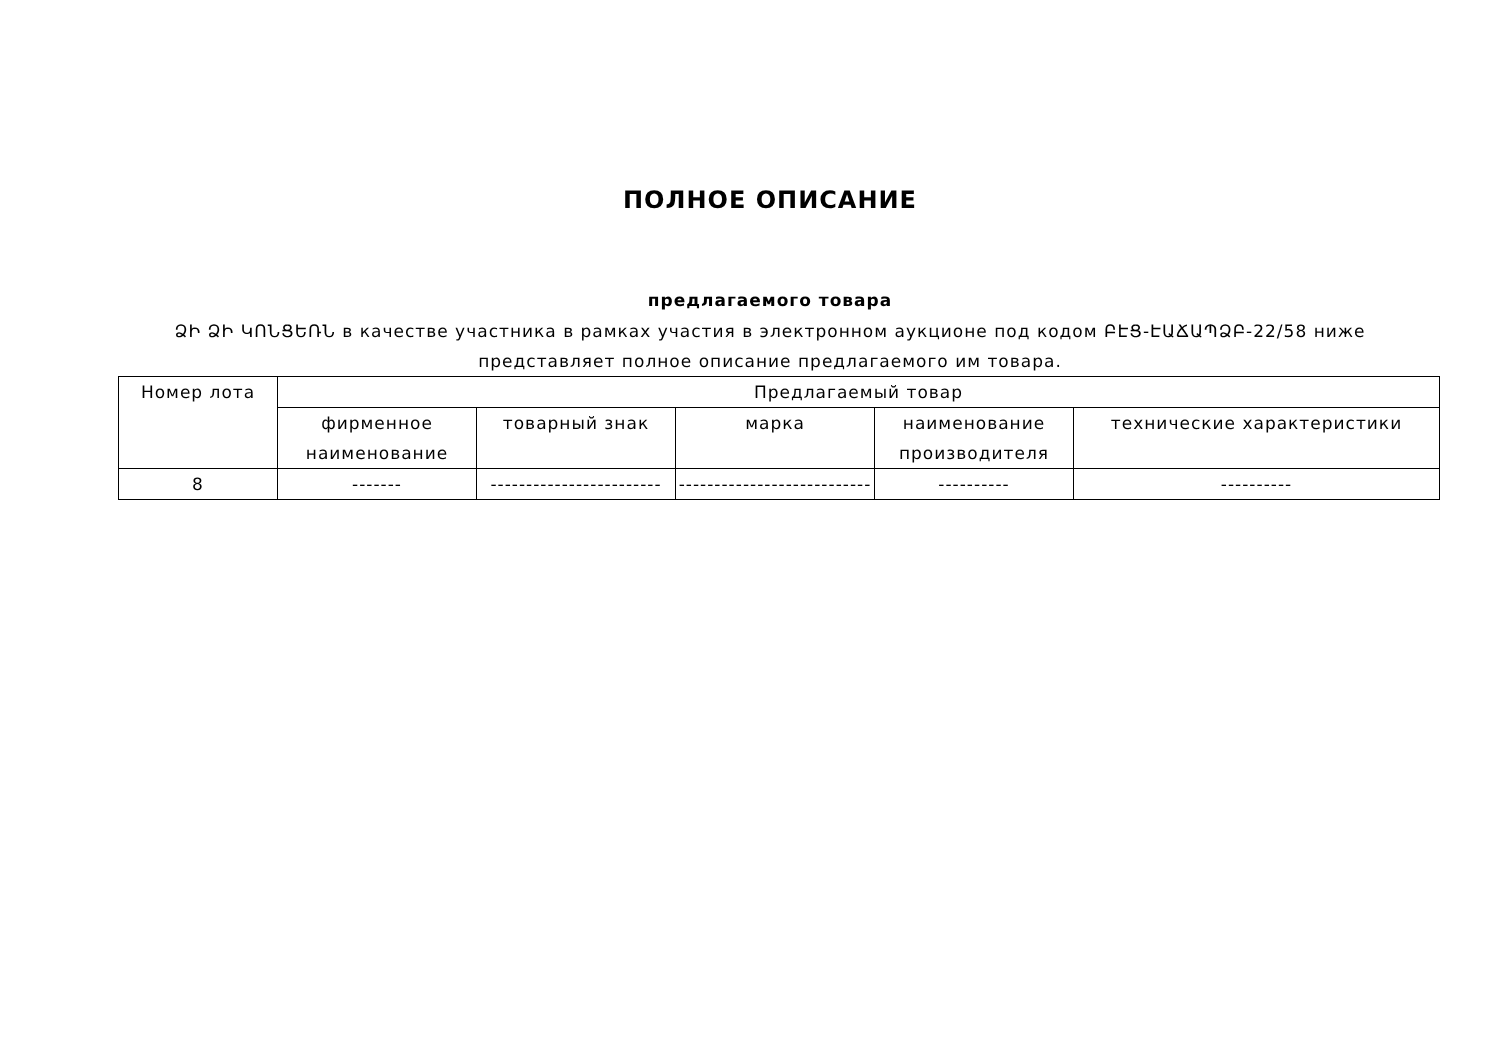ПОЛНОЕ ОПИСАНИЕ
предлагаемого товара
ՁԻ ՁԻ ԿՈՆՑԵՌՆ в качестве участника в рамках участия в электронном аукционе под кодом ԲԷՑ-ԷԱՃԱՊՁԲ-22/58 ниже представляет полное описание предлагаемого им товара.
| Номер лота | Предлагаемый товар | | | | |
| --- | --- | --- | --- | --- | --- |
| | фирменное наименование | товарный знак | марка | наименование производителя | технические характеристики |
| 8 | ------- | ------------------------ | --------------------------- | ---------- | ---------- |